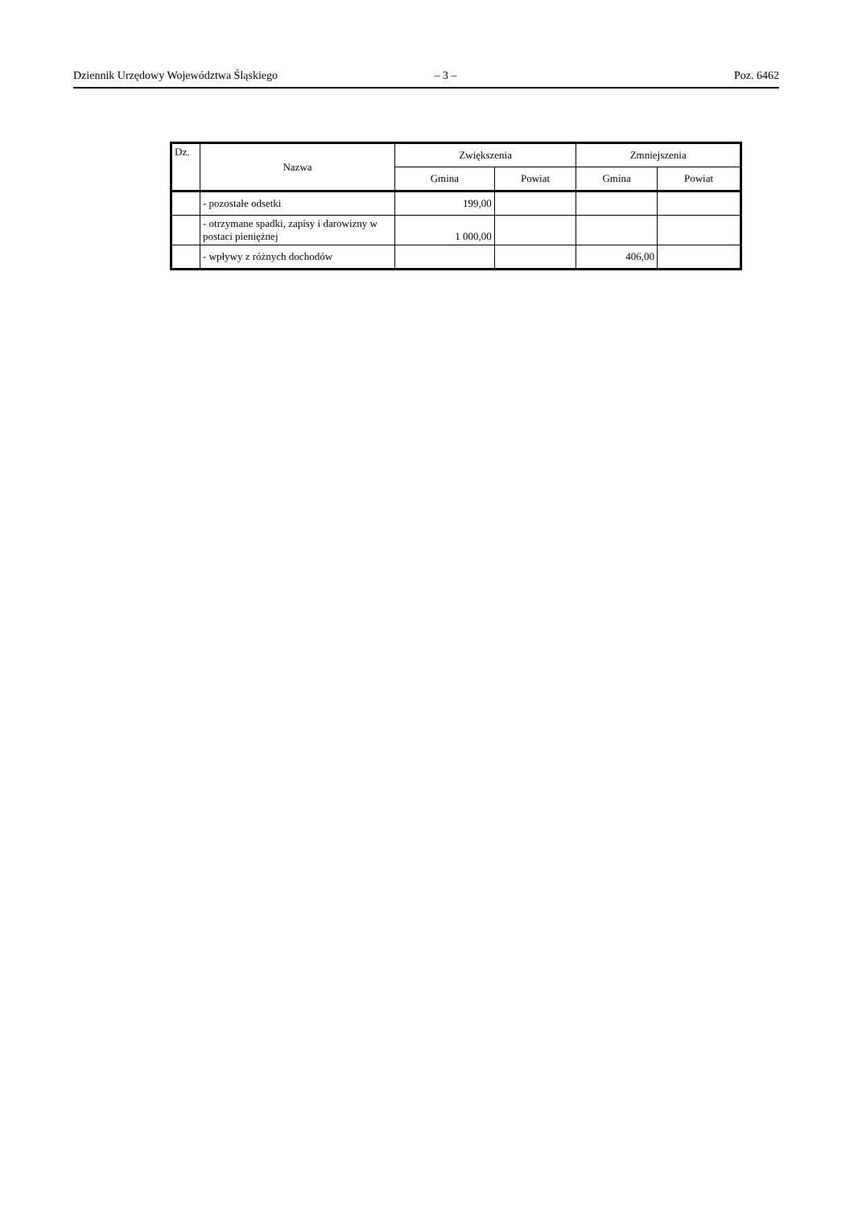Dziennik Urzędowy Województwa Śląskiego – 3 – Poz. 6462
| Dz. | Nazwa | Zwiększenia | | Zmniejszenia | |
| --- | --- | --- | --- | --- | --- |
| | | Gmina | Powiat | Gmina | Powiat |
| | - pozostałe odsetki | 199,00 | | | |
| | - otrzymane spadki, zapisy i darowizny w postaci pieniężnej | 1 000,00 | | | |
| | - wpływy z różnych dochodów | | | 406,00 | |